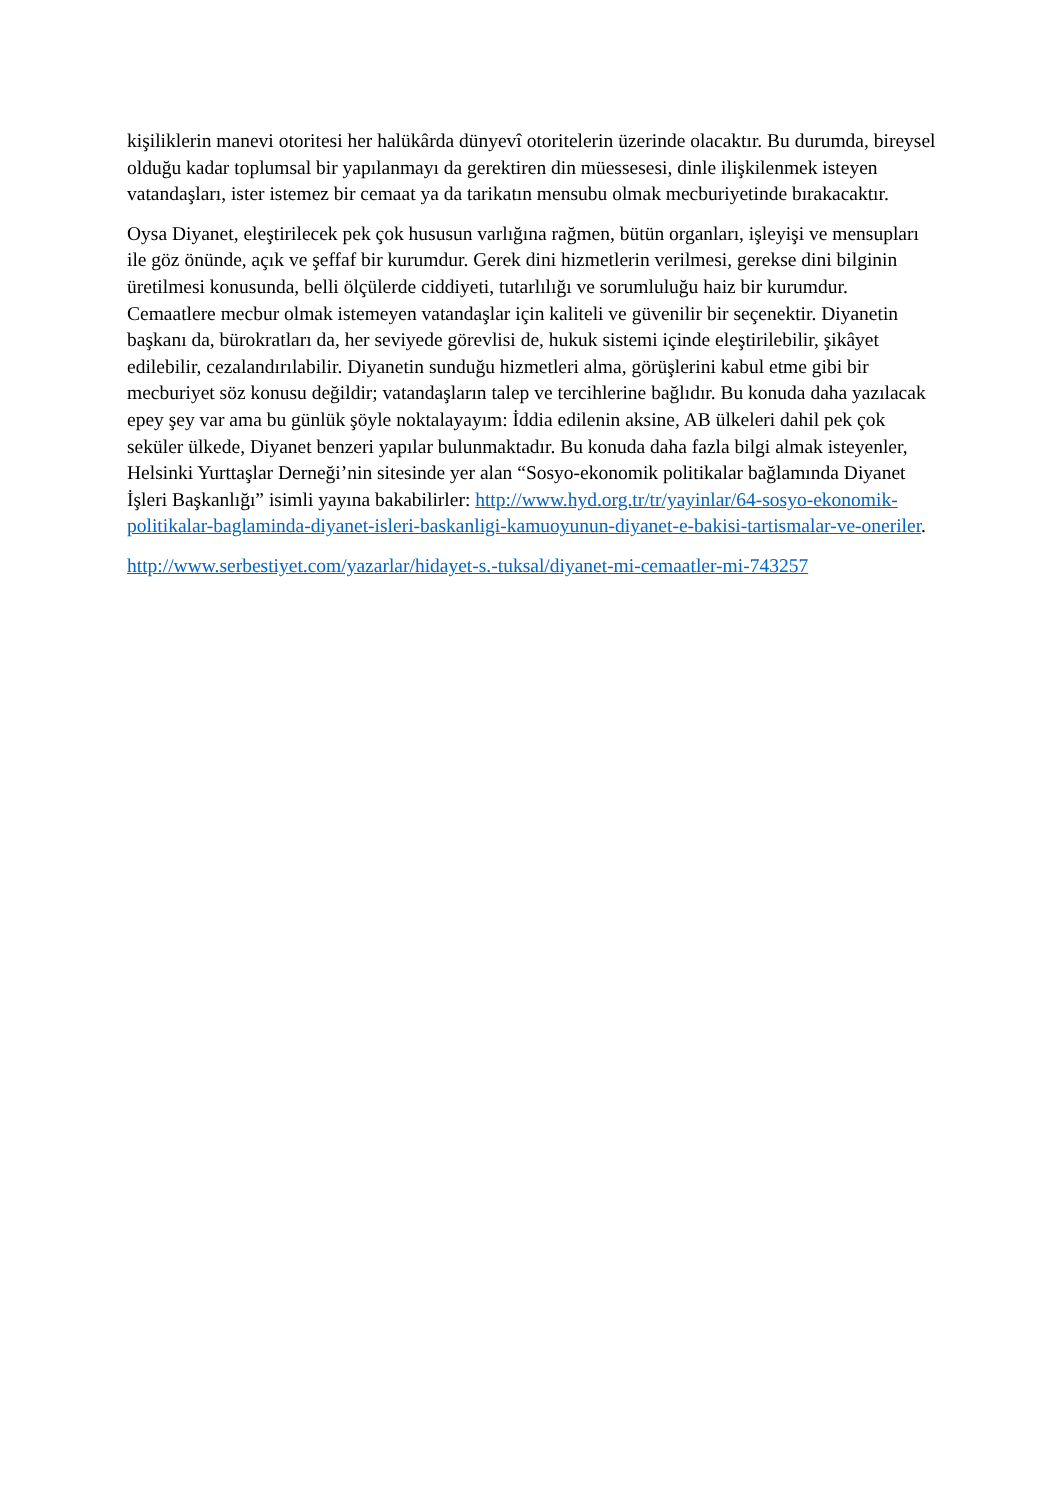kişiliklerin manevi otoritesi her halükârda dünyevî otoritelerin üzerinde olacaktır. Bu durumda, bireysel olduğu kadar toplumsal bir yapılanmayı da gerektiren din müessesesi, dinle ilişkilenmek isteyen vatandaşları, ister istemez bir cemaat ya da tarikatın mensubu olmak mecburiyetinde bırakacaktır.
Oysa Diyanet, eleştirilecek pek çok hususun varlığına rağmen, bütün organları, işleyişi ve mensupları ile göz önünde, açık ve şeffaf bir kurumdur. Gerek dini hizmetlerin verilmesi, gerekse dini bilginin üretilmesi konusunda, belli ölçülerde ciddiyeti, tutarlılığı ve sorumluluğu haiz bir kurumdur. Cemaatlere mecbur olmak istemeyen vatandaşlar için kaliteli ve güvenilir bir seçenektir. Diyanetin başkanı da, bürokratları da, her seviyede görevlisi de, hukuk sistemi içinde eleştirilebilir, şikâyet edilebilir, cezalandırılabilir. Diyanetin sunduğu hizmetleri alma, görüşlerini kabul etme gibi bir mecburiyet söz konusu değildir; vatandaşların talep ve tercihlerine bağlıdır. Bu konuda daha yazılacak epey şey var ama bu günlük şöyle noktalayayım: İddia edilenin aksine, AB ülkeleri dahil pek çok seküler ülkede, Diyanet benzeri yapılar bulunmaktadır. Bu konuda daha fazla bilgi almak isteyenler, Helsinki Yurttaşlar Derneği’nin sitesinde yer alan “Sosyo-ekonomik politikalar bağlamında Diyanet İşleri Başkanlığı” isimli yayına bakabilirler: http://www.hyd.org.tr/tr/yayinlar/64-sosyo-ekonomik-politikalar-baglaminda-diyanet-isleri-baskanligi-kamuoyunun-diyanet-e-bakisi-tartismalar-ve-oneriler.
http://www.serbestiyet.com/yazarlar/hidayet-s.-tuksal/diyanet-mi-cemaatler-mi-743257